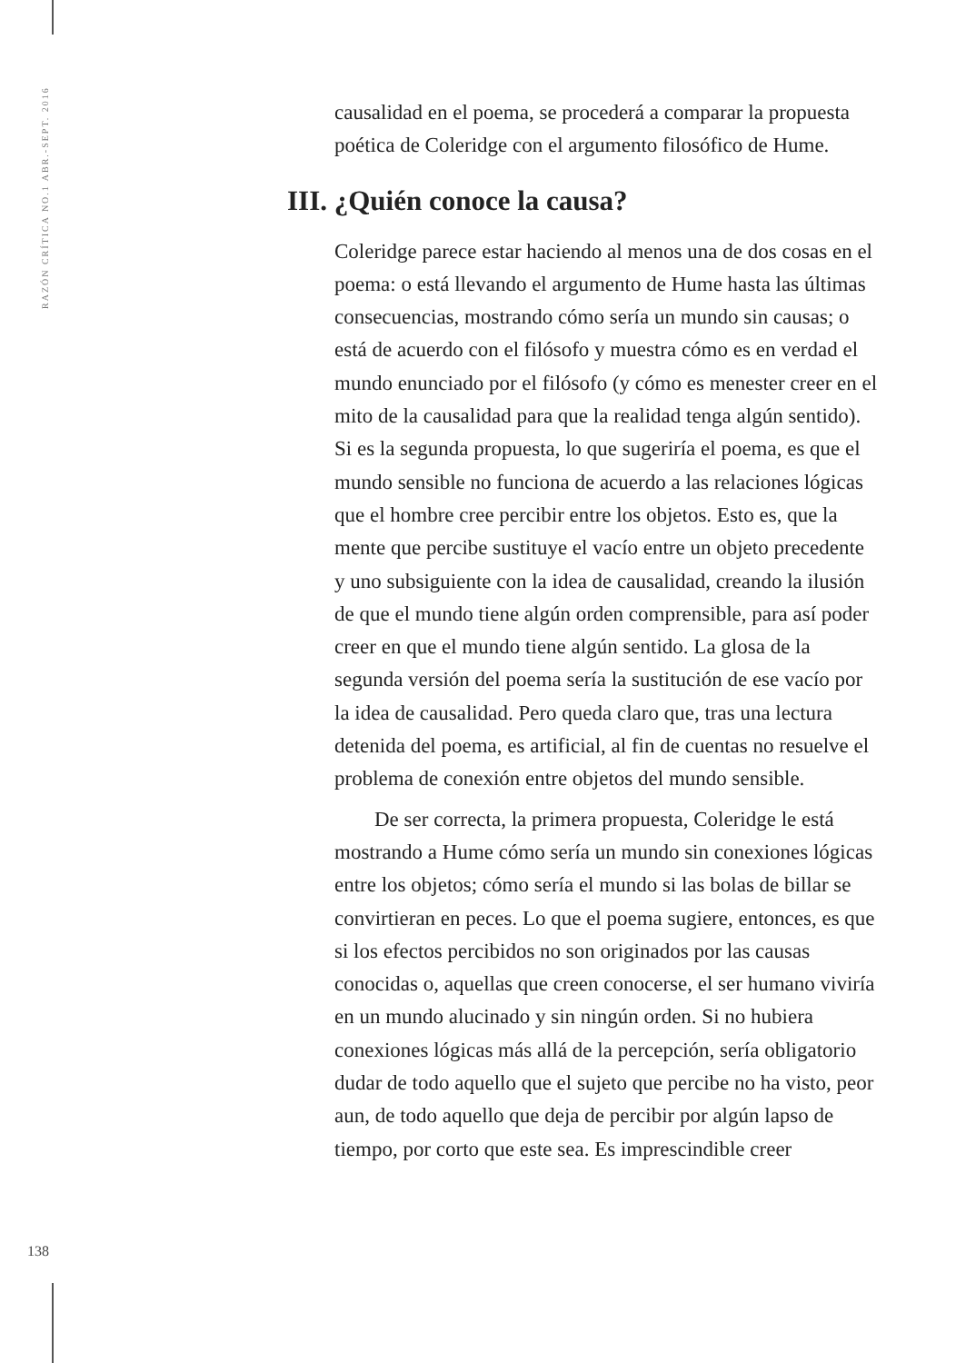RAZÓN CRÍTICA NO.1 ABR.-SEPT. 2016
causalidad en el poema, se procederá a comparar la propuesta poética de Coleridge con el argumento filosófico de Hume.
III. ¿Quién conoce la causa?
Coleridge parece estar haciendo al menos una de dos cosas en el poema: o está llevando el argumento de Hume hasta las últimas consecuencias, mostrando cómo sería un mundo sin causas; o está de acuerdo con el filósofo y muestra cómo es en verdad el mundo enunciado por el filósofo (y cómo es menester creer en el mito de la causalidad para que la realidad tenga algún sentido). Si es la segunda propuesta, lo que sugeriría el poema, es que el mundo sensible no funciona de acuerdo a las relaciones lógicas que el hombre cree percibir entre los objetos. Esto es, que la mente que percibe sustituye el vacío entre un objeto precedente y uno subsiguiente con la idea de causalidad, creando la ilusión de que el mundo tiene algún orden comprensible, para así poder creer en que el mundo tiene algún sentido. La glosa de la segunda versión del poema sería la sustitución de ese vacío por la idea de causalidad. Pero queda claro que, tras una lectura detenida del poema, es artificial, al fin de cuentas no resuelve el problema de conexión entre objetos del mundo sensible.
De ser correcta, la primera propuesta, Coleridge le está mostrando a Hume cómo sería un mundo sin conexiones lógicas entre los objetos; cómo sería el mundo si las bolas de billar se convirtieran en peces. Lo que el poema sugiere, entonces, es que si los efectos percibidos no son originados por las causas conocidas o, aquellas que creen conocerse, el ser humano viviría en un mundo alucinado y sin ningún orden. Si no hubiera conexiones lógicas más allá de la percepción, sería obligatorio dudar de todo aquello que el sujeto que percibe no ha visto, peor aun, de todo aquello que deja de percibir por algún lapso de tiempo, por corto que este sea. Es imprescindible creer
138